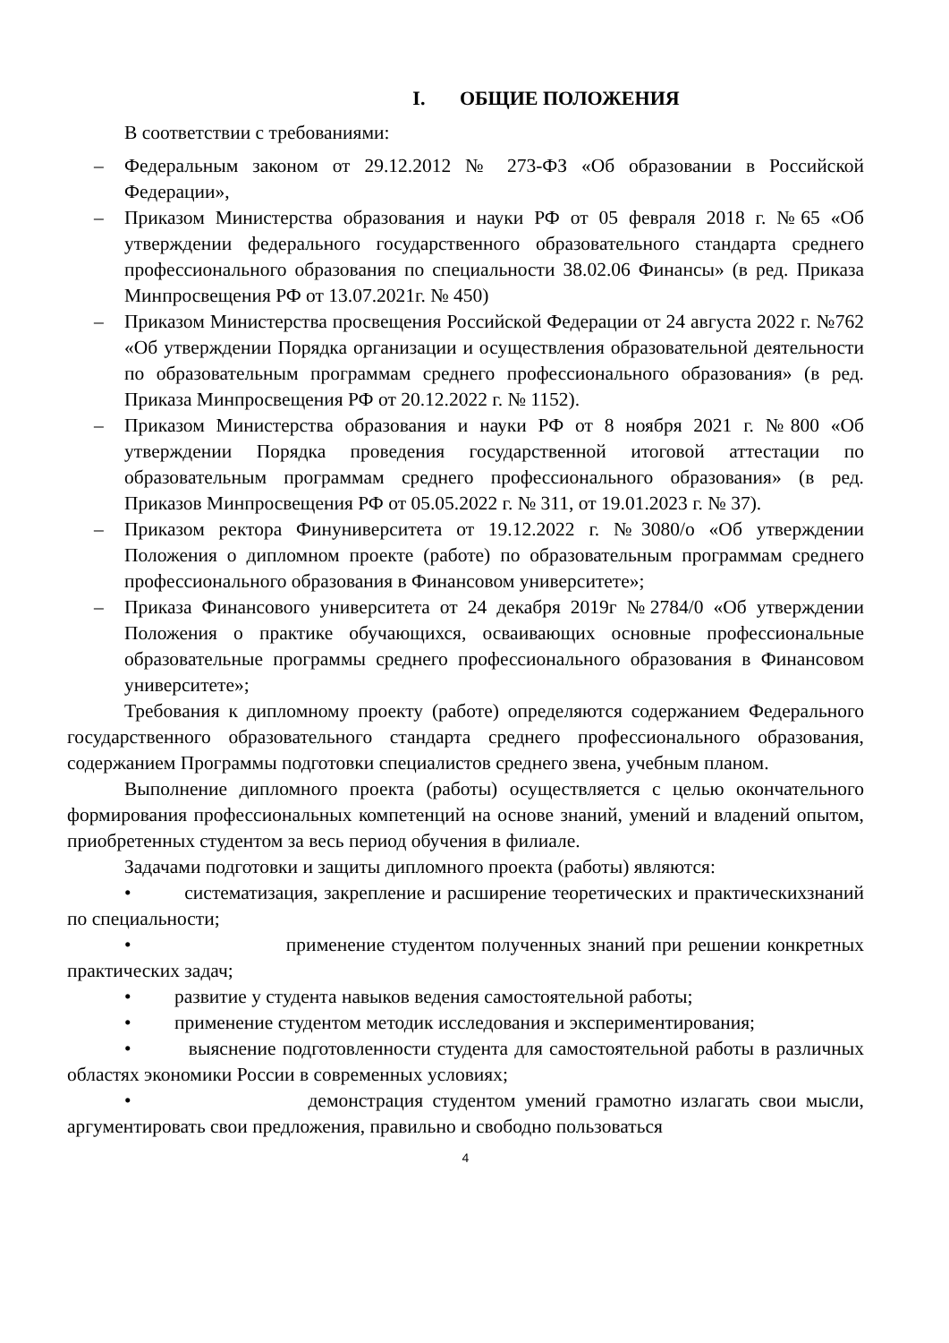I. ОБЩИЕ ПОЛОЖЕНИЯ
В соответствии с требованиями:
– Федеральным законом от 29.12.2012 № 273-ФЗ «Об образовании в Российской Федерации»,
– Приказом Министерства образования и науки РФ от 05 февраля 2018 г. №65 «Об утверждении федерального государственного образовательного стандарта среднего профессионального образования по специальности 38.02.06 Финансы» (в ред. Приказа Минпросвещения РФ от 13.07.2021г. № 450)
– Приказом Министерства просвещения Российской Федерации от 24 августа 2022 г. №762 «Об утверждении Порядка организации и осуществления образовательной деятельности по образовательным программам среднего профессионального образования» (в ред. Приказа Минпросвещения РФ от 20.12.2022 г. № 1152).
– Приказом Министерства образования и науки РФ от 8 ноября 2021 г. №800 «Об утверждении Порядка проведения государственной итоговой аттестации по образовательным программам среднего профессионального образования» (в ред. Приказов Минпросвещения РФ от 05.05.2022 г. № 311, от 19.01.2023 г. № 37).
– Приказом ректора Финуниверситета от 19.12.2022 г. №3080/о «Об утверждении Положения о дипломном проекте (работе) по образовательным программам среднего профессионального образования в Финансовом университете»;
– Приказа Финансового университета от 24 декабря 2019г №2784/0 «Об утверждении Положения о практике обучающихся, осваивающих основные профессиональные образовательные программы среднего профессионального образования в Финансовом университете»;
Требования к дипломному проекту (работе) определяются содержанием Федерального государственного образовательного стандарта среднего профессионального образования, содержанием Программы подготовки специалистов среднего звена, учебным планом.
Выполнение дипломного проекта (работы) осуществляется с целью окончательного формирования профессиональных компетенций на основе знаний, умений и владений опытом, приобретенных студентом за весь период обучения в филиале.
Задачами подготовки и защиты дипломного проекта (работы) являются:
• систематизация, закрепление и расширение теоретических и практическихзнаний по специальности;
• применение студентом полученных знаний при решении конкретных практических задач;
• развитие у студента навыков ведения самостоятельной работы;
• применение студентом методик исследования и экспериментирования;
• выяснение подготовленности студента для самостоятельной работы в различных областях экономики России в современных условиях;
• демонстрация студентом умений грамотно излагать свои мысли, аргументировать свои предложения, правильно и свободно пользоваться
4